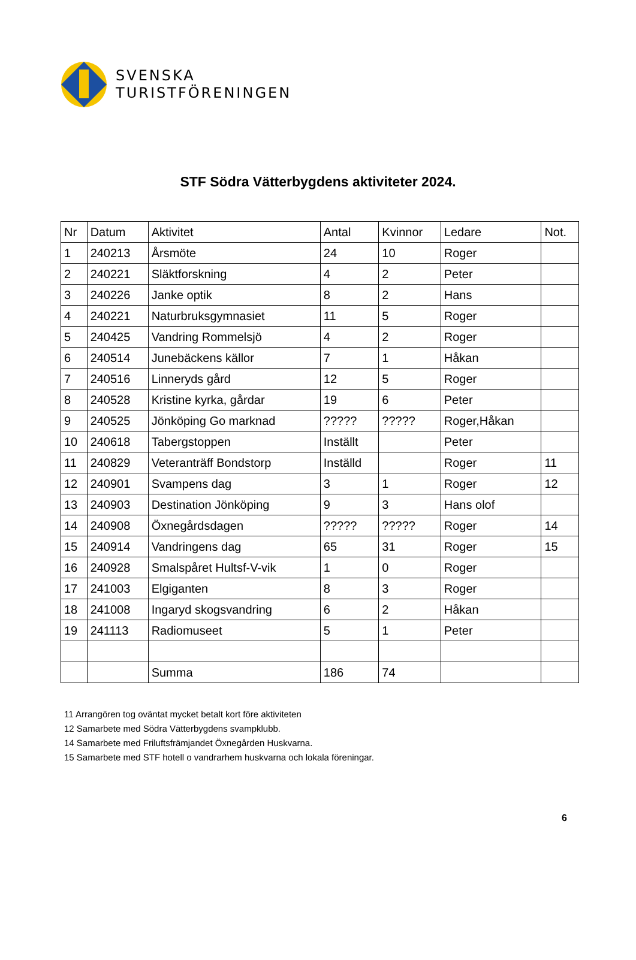SVENSKA
TURISTFÖRENINGEN
STF Södra Vätterbygdens aktiviteter 2024.
| Nr | Datum | Aktivitet | Antal | Kvinnor | Ledare | Not. |
| --- | --- | --- | --- | --- | --- | --- |
| 1 | 240213 | Årsmöte | 24 | 10 | Roger | |
| 2 | 240221 | Släktforskning | 4 | 2 | Peter | |
| 3 | 240226 | Janke optik | 8 | 2 | Hans | |
| 4 | 240221 | Naturbruksgymnasiet | 11 | 5 | Roger | |
| 5 | 240425 | Vandring Rommelsjö | 4 | 2 | Roger | |
| 6 | 240514 | Junebäckens källor | 7 | 1 | Håkan | |
| 7 | 240516 | Linneryds gård | 12 | 5 | Roger | |
| 8 | 240528 | Kristine kyrka, gårdar | 19 | 6 | Peter | |
| 9 | 240525 | Jönköping Go marknad | ????? | ????? | Roger,Håkan | |
| 10 | 240618 | Tabergstoppen | Inställt | | Peter | |
| 11 | 240829 | Veteranträff Bondstorp | Inställd | | Roger | 11 |
| 12 | 240901 | Svampens dag | 3 | 1 | Roger | 12 |
| 13 | 240903 | Destination Jönköping | 9 | 3 | Hans olof | |
| 14 | 240908 | Öxnegårdsdagen | ????? | ????? | Roger | 14 |
| 15 | 240914 | Vandringens dag | 65 | 31 | Roger | 15 |
| 16 | 240928 | Smalspåret Hultsf-V-vik | 1 | 0 | Roger | |
| 17 | 241003 | Elgiganten | 8 | 3 | Roger | |
| 18 | 241008 | Ingaryd skogsvandring | 6 | 2 | Håkan | |
| 19 | 241113 | Radiomuseet | 5 | 1 | Peter | |
| | | Summa | 186 | 74 | | |
11 Arrangören tog oväntat mycket betalt kort före aktiviteten
12 Samarbete med Södra Vätterbygdens svampklubb.
14 Samarbete med Friluftsfrämjandet Öxnegården Huskvarna.
15 Samarbete med STF hotell o vandrarhem huskvarna och lokala föreningar.
6